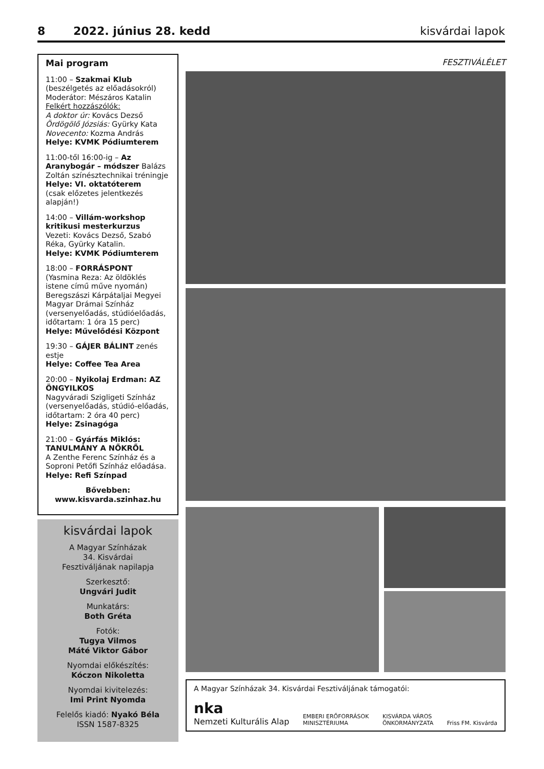8 2022. június 28. kedd kisvárdai lapok
Mai program
11:00 – Szakmai Klub
(beszélgetés az előadásokról)
Moderátor: Mészáros Katalin
Felkért hozzászólók:
A doktor úr: Kovács Dezső
Ördögölő Józsiás: Gyürky Kata
Novecento: Kozma András
Helye: KVMK Pódiumterem
11:00-től 16:00-ig – Az Aranybogár – módszer Balázs Zoltán színésztechnikai tréningje
Helye: VI. oktatóterem
(csak előzetes jelentkezés alapján!)
14:00 – Villám-workshop kritikusi mesterkurzus
Vezeti: Kovács Dezső, Szabó Réka, Gyürky Katalin.
Helye: KVMK Pódiumterem
18:00 – FORRÁSPONT
(Yasmina Reza: Az öldöklés istene című műve nyomán)
Beregszászi Kárpátaljai Megyei Magyar Drámai Színház (versenyelőadás, stúdióelőadás, időtartam: 1 óra 15 perc)
Helye: Művelődési Központ
19:30 – GÁJER BÁLINT zenés estje
Helye: Coffee Tea Area
20:00 – Nyikolaj Erdman: AZ ÖNGYILKOS
Nagyváradi Szigligeti Színház (versenyelőadás, stúdió-előadás, időtartam: 2 óra 40 perc)
Helye: Zsinagóga
21:00 – Gyárfás Miklós: TANULMÁNY A NŐKRŐL
A Zenthe Ferenc Színház és a Soproni Petőfi Színház előadása.
Helye: Refi Színpad
Bővebben:
www.kisvarda.szinhaz.hu
kisvárdai lapok
A Magyar Színházak
34. Kisvárdai
Fesztiváljának napilapja
Szerkesztő:
Ungvári Judit
Munkatárs:
Both Gréta
Fotók:
Tugya Vilmos
Máté Viktor Gábor
Nyomdai előkészítés:
Kóczon Nikoletta
Nyomdai kivitelezés:
Imi Print Nyomda
Felelős kiadó: Nyakó Béla
ISSN 1587-8325
FESZTIVÁLÉLET
A Magyar Színházak 34. Kisvárdai Fesztiváljának támogatói:
nka
Nemzeti Kulturális Alap EMBERI ERŐFORRÁSOK
MINISZTÉRIUMA KISVÁRDA VÁROS
ÖNKORMÁNYZATA Friss FM. Kisvárda